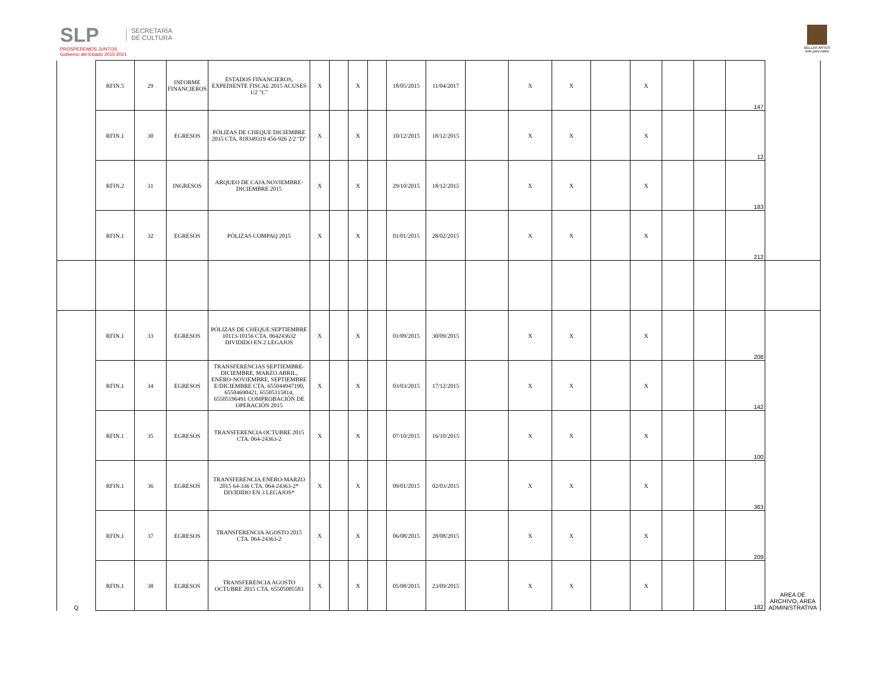SLP
PROSPEREMOS JUNTOS
Gobierno del Estado 2015-2021
SECRETARÍA
DE CULTURA
BELLAS ARTES
Arte para todos
| | RFIN.5 | 29 | INFORME FINANCIEROS | ESTADOS FINANCIEROS, EXPEDIENTE FISCAL 2015 ACUSES 1/2 "C" | X | | X | | 18/05/2015 | 11/04/2017 | | X | X | | X | | | 147 | |
| | RFIN.1 | 30 | EGRESOS | PÓLIZAS DE CHEQUE DICIEMBRE 2015 CTA. 818349319 456-926 2/2 "D" | X | | X | | 10/12/2015 | 18/12/2015 | | X | X | | X | | | 12 | |
| | RFIN.2 | 31 | INGRESOS | ARQUEO DE CAJA NOVIEMBRE-DICIEMBRE 2015 | X | | X | | 29/10/2015 | 18/12/2015 | | X | X | | X | | | 183 | |
| | RFIN.1 | 32 | EGRESOS | PÓLIZAS COMPAQ 2015 | X | | X | | 01/01/2015 | 28/02/2015 | | X | X | | X | | | 212 | |
| Q | RFIN.1 | 33 | EGRESOS | PÓLIZAS DE CHEQUE SEPTIEMBRE 10113-10156 CTA. 064243632 DIVIDIDO EN 2 LEGAJOS | X | | X | | 01/09/2015 | 30/09/2015 | | X | X | | X | | | 208 | AREA DE ARCHIVO, AREA ADMINISTRATIVA |
| | RFIN.1 | 34 | EGRESOS | TRANSFERENCIAS SEPTIEMBRE-DICIEMBRE, MARZO ABRIL, ENERO-NOVIEMBRE, SEPTIEMBRE E/DICIEMBRE CTA. 655044947190, 65504690421, 65505115814, 65505196491 COMPROBACIÓN DE OPERACIÓN 2015 | X | | X | | 03/03/2015 | 17/12/2015 | | X | X | | X | | | 142 | |
| | RFIN.1 | 35 | EGRESOS | TRANSFERENCIA OCTUBRE 2015 CTA. 064-24363-2 | X | | X | | 07/10/2015 | 16/10/2015 | | X | X | | X | | | 100 | |
| | RFIN.1 | 36 | EGRESOS | TRANSFERENCIA ENERO-MARZO 2015 64-336 CTA. 064-24363-2* DIVIDIDO EN 3 LEGAJOS* | X | | X | | 09/01/2015 | 02/03/2015 | | X | X | | X | | | 363 | |
| | RFIN.1 | 37 | EGRESOS | TRANSFERENCIA AGOSTO 2015 CTA. 064-24363-2 | X | | X | | 06/08/2015 | 28/08/2015 | | X | X | | X | | | 209 | |
| | RFIN.1 | 38 | EGRESOS | TRANSFERENCIA AGOSTO OCTUBRE 2015 CTA. 65505085583 | X | | X | | 05/08/2015 | 23/09/2015 | | X | X | | X | | | 182 | |